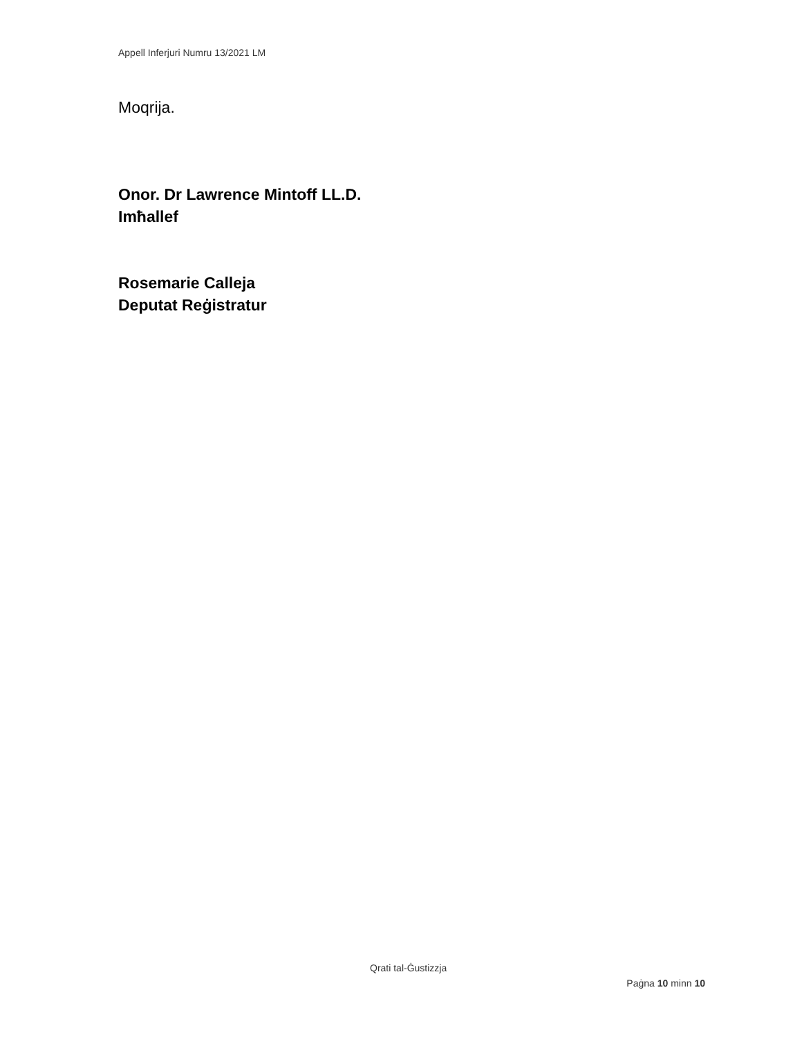Appell Inferjuri Numru 13/2021 LM
Moqrija.
Onor. Dr Lawrence Mintoff LL.D.
Imħallef
Rosemarie Calleja
Deputat Reġistratur
Qrati tal-Ġustizzja
Paġna 10 minn 10